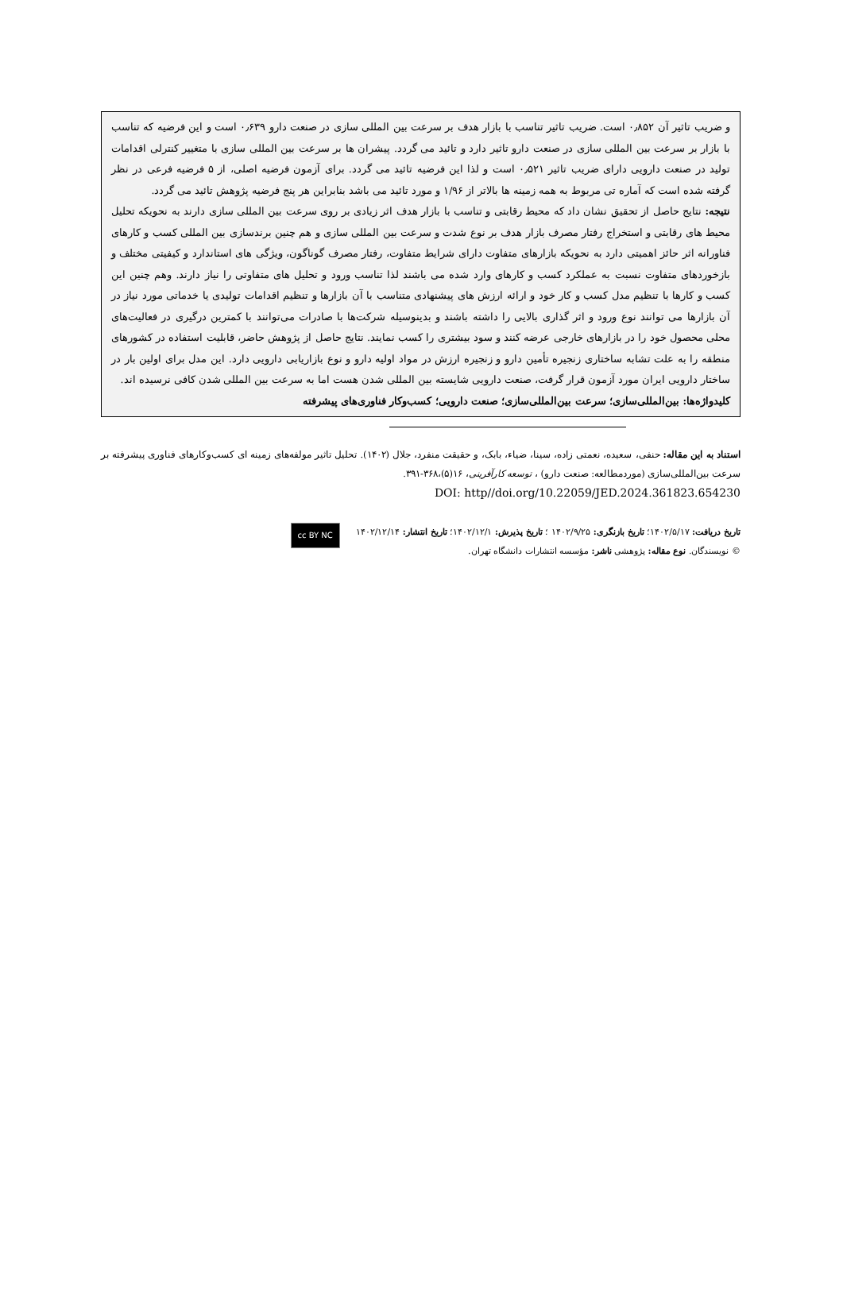و ضریب تاثیر آن ۰٫۸۵۲ است. ضریب تاثیر تناسب با بازار هدف بر سرعت بین المللی سازی در صنعت دارو ۰٫۶۳۹ است و این فرضیه که تناسب با بازار بر سرعت بین المللی سازی در صنعت دارو تاثیر دارد و تائید می گردد. پیشران ها بر سرعت بین المللی سازی با متغییر کنترلی اقدامات تولید در صنعت دارویی دارای ضریب تاثیر ۰٫۵۲۱ است و لذا این فرضیه تائید می گردد. برای آزمون فرضیه اصلی، از ۵ فرضیه فرعی در نظر گرفته شده است که آماره تی مربوط به همه زمینه ها بالاتر از ۱/۹۶ و مورد تائید می باشد بنابراین هر پنج فرضیه پژوهش تائید می گردد.
نتیجه: نتایج حاصل از تحقیق نشان داد که محیط رقابتی و تناسب با بازار هدف اثر زیادی بر روی سرعت بین المللی سازی دارند به نحویکه تحلیل محیط های رقابتی و استخراج رفتار مصرف بازار هدف بر نوع شدت و سرعت بین المللی سازی و هم چنین برندسازی بین المللی کسب و کارهای فناورانه اثر حائز اهمیتی دارد به نحویکه بازارهای متفاوت دارای شرایط متفاوت، رفتار مصرف گوناگون، ویژگی های استاندارد و کیفیتی مختلف و بازخوردهای متفاوت نسبت به عملکرد کسب و کارهای وارد شده می باشند لذا تناسب ورود و تحلیل های متفاوتی را نیاز دارند. وهم چنین این کسب و کارها با تنظیم مدل کسب و کار خود و ارائه ارزش های پیشنهادی متناسب با آن بازارها و تنظیم اقدامات تولیدی یا خدماتی مورد نیاز در آن بازارها می توانند نوع ورود و اثر گذاری بالایی را داشته باشند و بدینوسیله شرکت‌ها با صادرات می‌توانند با کمترین درگیری در فعالیت‌های محلی محصول خود را در بازارهای خارجی عرضه کنند و سود بیشتری را کسب نمایند. نتایج حاصل از پژوهش حاضر، قابلیت استفاده در کشورهای منطقه را به علت تشابه ساختاری زنجیره تأمین دارو و زنجیره ارزش در مواد اولیه دارو و نوع بازاریابی دارویی دارد. این مدل برای اولین بار در ساختار دارویی ایران مورد آزمون قرار گرفت، صنعت دارویی شایسته بین المللی شدن هست اما به سرعت بین المللی شدن کافی نرسیده اند.
کلیدواژه‌ها: بین‌المللی‌سازی؛ سرعت بین‌المللی‌سازی؛ صنعت دارویی؛ کسب‌وکار فناوری‌های پیشرفته
استناد به این مقاله: حنفی، سعیده، نعمتی زاده، سینا، ضیاء، بابک، و حقیقت منفرد، جلال (۱۴۰۲). تحلیل تاثیر مولفه‌های زمینه ای کسب‌وکارهای فناوری پیشرفته بر سرعت بین‌المللی‌سازی (موردمطالعه: صنعت دارو) ، توسعه کارآفرینی، ۱۶(۵)،۳۶۸-۳۹۱.
DOI: http//doi.org/10.22059/JED.2024.361823.654230
تاریخ دریافت: ۱۴۰۲/۵/۱۷؛ تاریخ بازنگری: ۱۴۰۲/۹/۲۵ ؛ تاریخ پذیرش: ۱۴۰۲/۱۲/۱؛ تاریخ انتشار: ۱۴۰۲/۱۲/۱۴
© نویسندگان. نوع مقاله: پژوهشی ناشر: مؤسسه انتشارات دانشگاه تهران.
cc BY NC